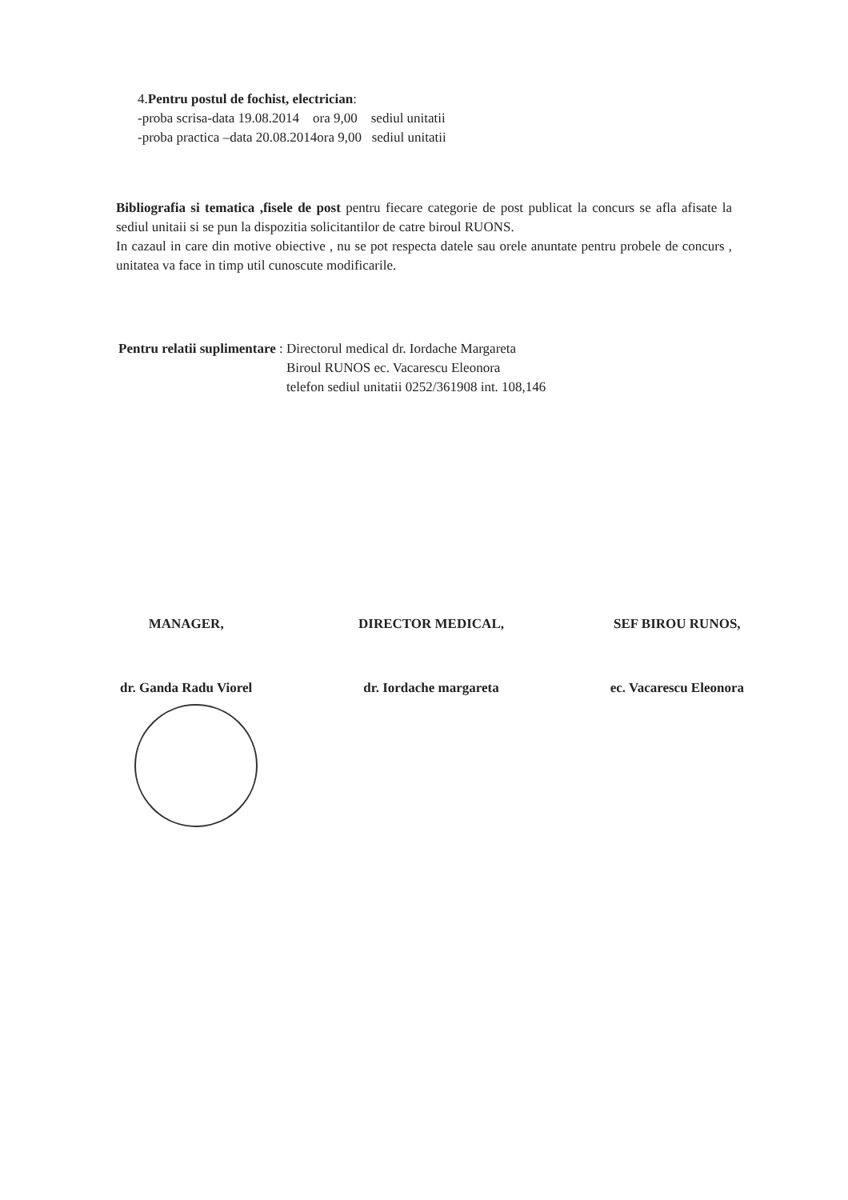4.Pentru postul de fochist, electrician:
-proba scrisa-data 19.08.2014 ora 9,00 sediul unitatii
-proba practica –data 20.08.2014ora 9,00 sediul unitatii
Bibliografia si tematica ,fisele de post pentru fiecare categorie de post publicat la concurs se afla afisate la sediul unitaii si se pun la dispozitia solicitantilor de catre biroul RUONS.
In cazaul in care din motive obiective , nu se pot respecta datele sau orele anuntate pentru probele de concurs , unitatea va face in timp util cunoscute modificarile.
Pentru relatii suplimentare :
Directorul medical dr. Iordache Margareta
Biroul RUNOS ec. Vacarescu Eleonora
telefon sediul unitatii 0252/361908 int. 108,146
MANAGER,
dr. Ganda Radu Viorel
DIRECTOR MEDICAL,
dr. Iordache margareta
SEF BIROU RUNOS,
ec. Vacarescu Eleonora